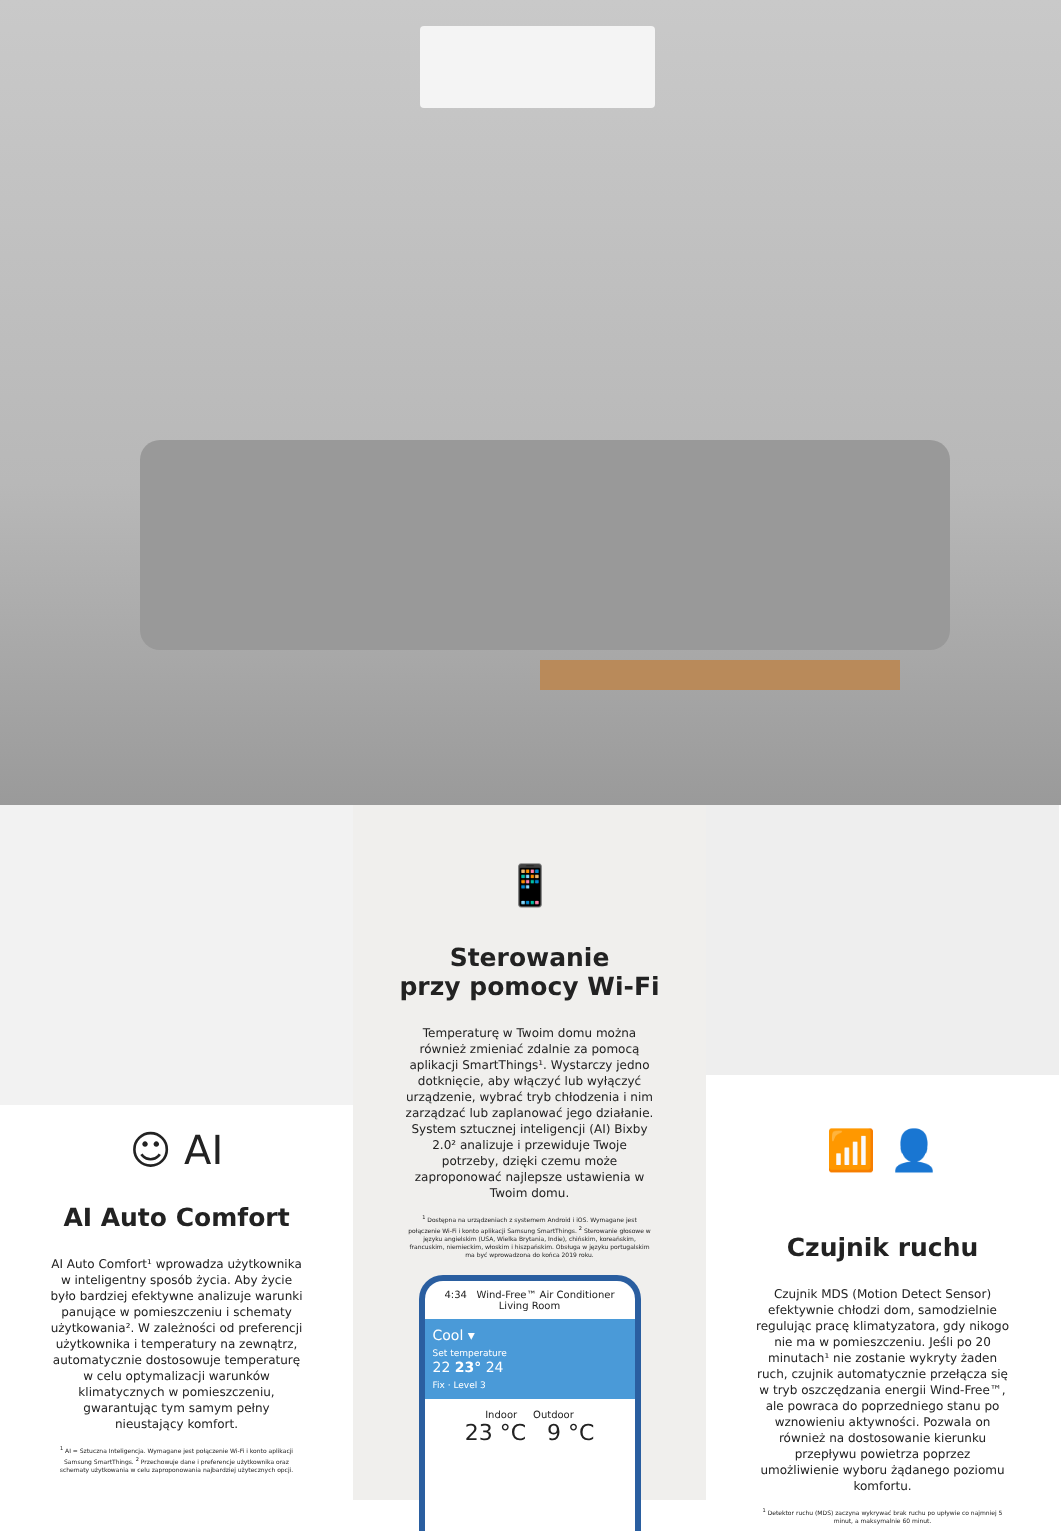☺ AI
AI Auto Comfort
AI Auto Comfort¹ wprowadza użytkownika w inteligentny sposób życia. Aby życie było bardziej efektywne analizuje warunki panujące w pomieszczeniu i schematy użytkowania². W zależności od preferencji użytkownika i temperatury na zewnątrz, automatycznie dostosowuje temperaturę w celu optymalizacji warunków klimatycznych w pomieszczeniu, gwarantując tym samym pełny nieustający komfort.
<sup>1</sup> AI = Sztuczna Inteligencja. Wymagane jest połączenie Wi-Fi i konto aplikacji Samsung SmartThings. <sup>2</sup> Przechowuje dane i preferencje użytkownika oraz schematy użytkowania w celu zaproponowania najbardziej użytecznych opcji.
📱
Sterowanie
przy pomocy Wi-Fi
Temperaturę w Twoim domu można również zmieniać zdalnie za pomocą aplikacji SmartThings¹. Wystarczy jedno dotknięcie, aby włączyć lub wyłączyć urządzenie, wybrać tryb chłodzenia i nim zarządzać lub zaplanować jego działanie. System sztucznej inteligencji (AI) Bixby 2.0² analizuje i przewiduje Twoje potrzeby, dzięki czemu może zaproponować najlepsze ustawienia w Twoim domu.
<sup>1</sup> Dostępna na urządzeniach z systemem Android i iOS. Wymagane jest połączenie Wi-Fi i konto aplikacji Samsung SmartThings. <sup>2</sup> Sterowanie głosowe w języku angielskim (USA, Wielka Brytania, Indie), chińskim, koreańskim, francuskim, niemieckim, włoskim i hiszpańskim. Obsługa w języku portugalskim ma być wprowadzona do końca 2019 roku.
4:34 Wind-Free™ Air Conditioner
Living Room
Cool ▾
Set temperature
22 23° 24
Fix · Level 3
Indoor Outdoor
23 °C 9 °C
📶 👤
Czujnik ruchu
Czujnik MDS (Motion Detect Sensor) efektywnie chłodzi dom, samodzielnie regulując pracę klimatyzatora, gdy nikogo nie ma w pomieszczeniu. Jeśli po 20 minutach¹ nie zostanie wykryty żaden ruch, czujnik automatycznie przełącza się w tryb oszczędzania energii Wind-Free™, ale powraca do poprzedniego stanu po wznowieniu aktywności. Pozwala on również na dostosowanie kierunku przepływu powietrza poprzez umożliwienie wyboru żądanego poziomu komfortu.
<sup>1</sup> Detektor ruchu (MDS) zaczyna wykrywać brak ruchu po upływie co najmniej 5 minut, a maksymalnie 60 minut.